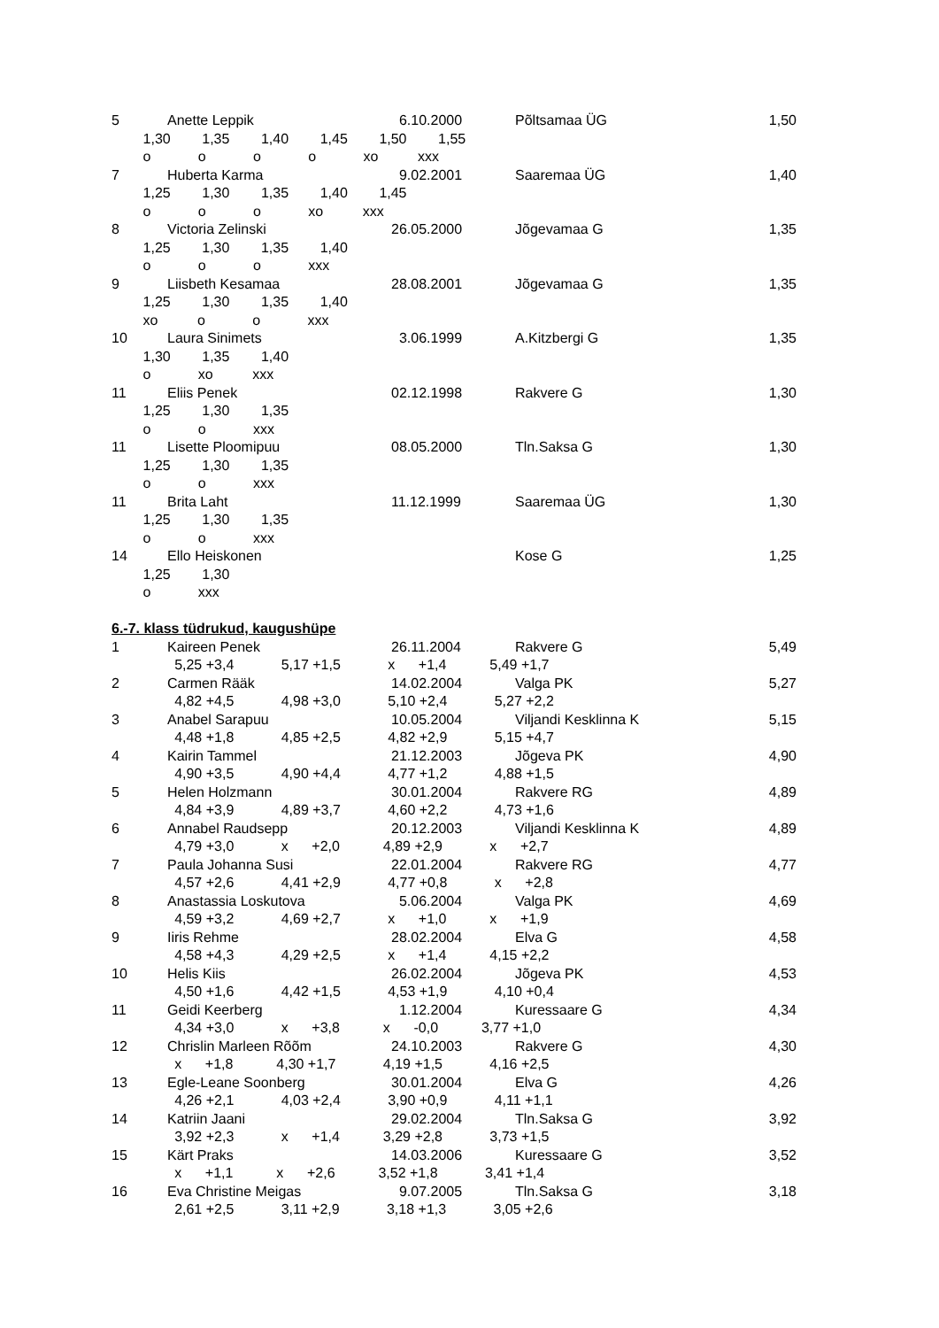5 Anette Leppik 6.10.2000 Põltsamaa ÜG 1,50
1,30 1,35 1,40 1,45 1,50 1,55
o o o o xo xxx
7 Huberta Karma 9.02.2001 Saaremaa ÜG 1,40
1,25 1,30 1,35 1,40 1,45
o o o xo xxx
8 Victoria Zelinski 26.05.2000 Jõgevamaa G 1,35
1,25 1,30 1,35 1,40
o o o xxx
9 Liisbeth Kesamaa 28.08.2001 Jõgevamaa G 1,35
1,25 1,30 1,35 1,40
xo o o xxx
10 Laura Sinimets 3.06.1999 A.Kitzbergi G 1,35
1,30 1,35 1,40
o xo xxx
11 Eliis Penek 02.12.1998 Rakvere G 1,30
1,25 1,30 1,35
o o xxx
11 Lisette Ploomipuu 08.05.2000 Tln.Saksa G 1,30
1,25 1,30 1,35
o o xxx
11 Brita Laht 11.12.1999 Saaremaa ÜG 1,30
1,25 1,30 1,35
o o xxx
14 Ello Heiskonen Kose G 1,25
1,25 1,30
o xxx
6.-7. klass tüdrukud, kaugushüpe
1 Kaireen Penek 26.11.2004 Rakvere G 5,49
5,25 +3,4 5,17 +1,5 x +1,4 5,49 +1,7
2 Carmen Rääk 14.02.2004 Valga PK 5,27
4,82 +4,5 4,98 +3,0 5,10 +2,4 5,27 +2,2
3 Anabel Sarapuu 10.05.2004 Viljandi Kesklinna K 5,15
4,48 +1,8 4,85 +2,5 4,82 +2,9 5,15 +4,7
4 Kairin Tammel 21.12.2003 Jõgeva PK 4,90
4,90 +3,5 4,90 +4,4 4,77 +1,2 4,88 +1,5
5 Helen Holzmann 30.01.2004 Rakvere RG 4,89
4,84 +3,9 4,89 +3,7 4,60 +2,2 4,73 +1,6
6 Annabel Raudsepp 20.12.2003 Viljandi Kesklinna K 4,89
4,79 +3,0 x +2,0 4,89 +2,9 x +2,7
7 Paula Johanna Susi 22.01.2004 Rakvere RG 4,77
4,57 +2,6 4,41 +2,9 4,77 +0,8 x +2,8
8 Anastassia Loskutova 5.06.2004 Valga PK 4,69
4,59 +3,2 4,69 +2,7 x +1,0 x +1,9
9 Iiris Rehme 28.02.2004 Elva G 4,58
4,58 +4,3 4,29 +2,5 x +1,4 4,15 +2,2
10 Helis Kiis 26.02.2004 Jõgeva PK 4,53
4,50 +1,6 4,42 +1,5 4,53 +1,9 4,10 +0,4
11 Geidi Keerberg 1.12.2004 Kuressaare G 4,34
4,34 +3,0 x +3,8 x -0,0 3,77 +1,0
12 Chrislin Marleen Rõõm 24.10.2003 Rakvere G 4,30
x +1,8 4,30 +1,7 4,19 +1,5 4,16 +2,5
13 Egle-Leane Soonberg 30.01.2004 Elva G 4,26
4,26 +2,1 4,03 +2,4 3,90 +0,9 4,11 +1,1
14 Katriin Jaani 29.02.2004 Tln.Saksa G 3,92
3,92 +2,3 x +1,4 3,29 +2,8 3,73 +1,5
15 Kärt Praks 14.03.2006 Kuressaare G 3,52
x +1,1 x +2,6 3,52 +1,8 3,41 +1,4
16 Eva Christine Meigas 9.07.2005 Tln.Saksa G 3,18
2,61 +2,5 3,11 +2,9 3,18 +1,3 3,05 +2,6